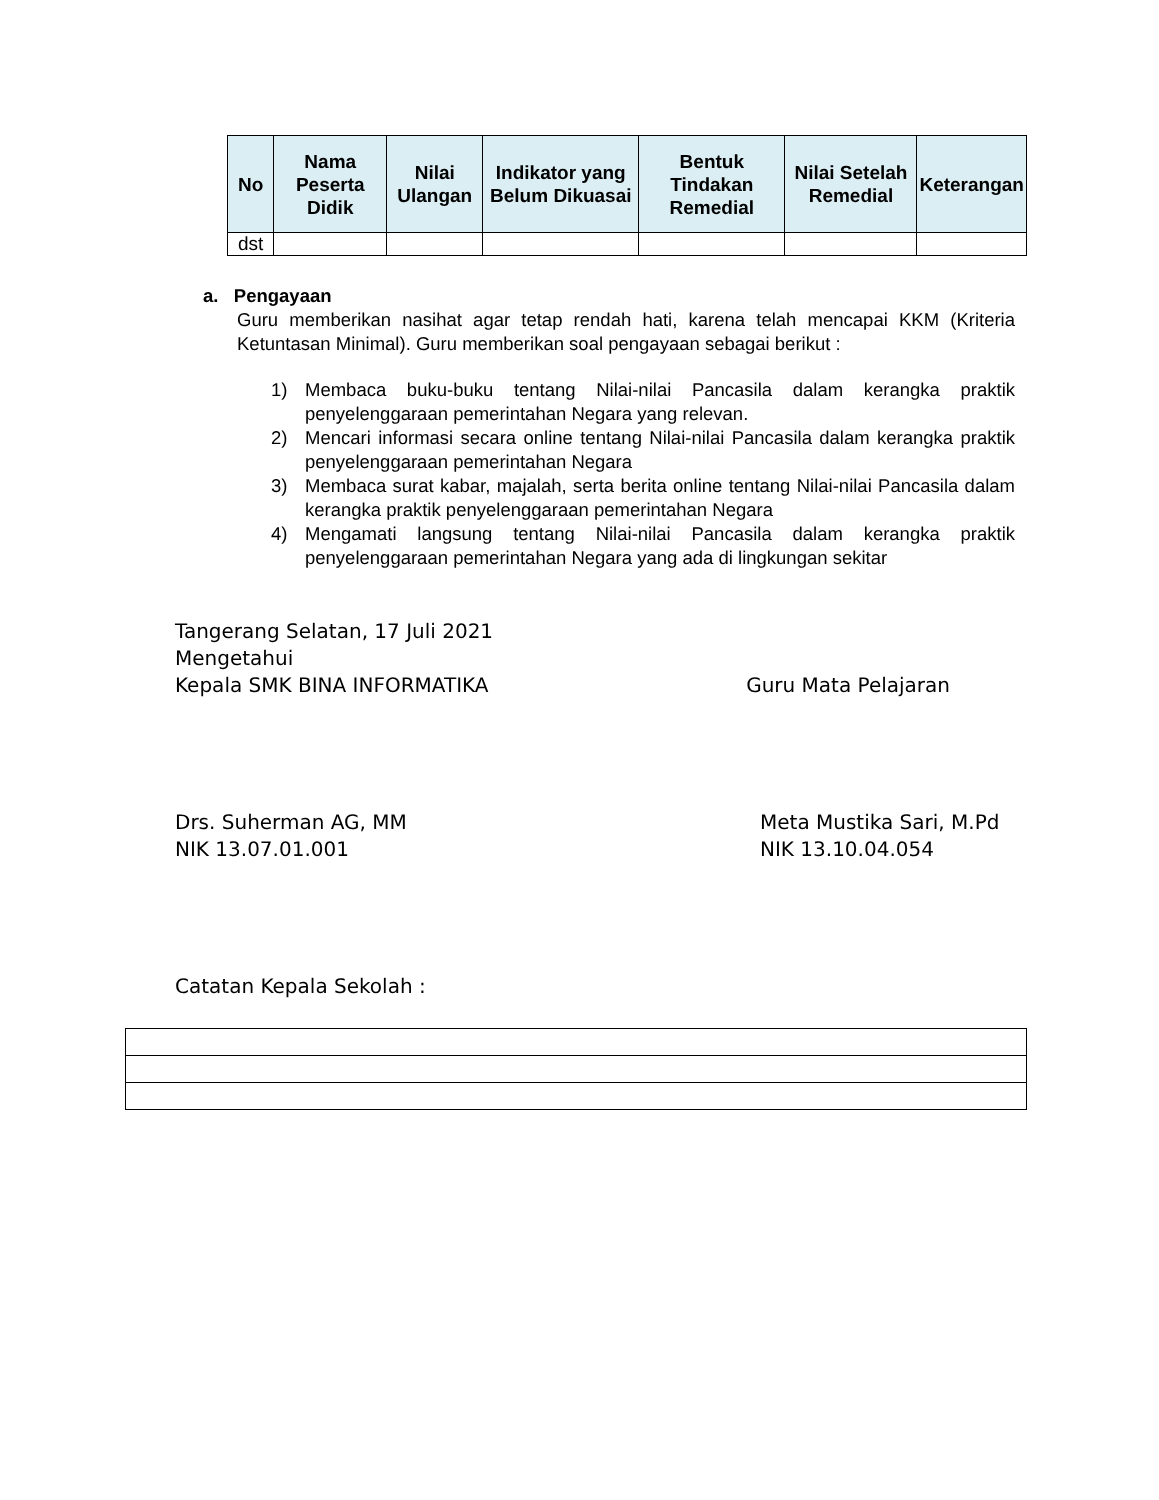| No | Nama Peserta Didik | Nilai Ulangan | Indikator yang Belum Dikuasai | Bentuk Tindakan Remedial | Nilai Setelah Remedial | Keterangan |
| --- | --- | --- | --- | --- | --- | --- |
| dst | | | | | | |
a. Pengayaan
Guru memberikan nasihat agar tetap rendah hati, karena telah mencapai KKM (Kriteria Ketuntasan Minimal). Guru memberikan soal pengayaan sebagai berikut :
1) Membaca buku-buku tentang Nilai-nilai Pancasila dalam kerangka praktik penyelenggaraan pemerintahan Negara yang relevan.
2) Mencari informasi secara online tentang Nilai-nilai Pancasila dalam kerangka praktik penyelenggaraan pemerintahan Negara
3) Membaca surat kabar, majalah, serta berita online tentang Nilai-nilai Pancasila dalam kerangka praktik penyelenggaraan pemerintahan Negara
4) Mengamati langsung tentang Nilai-nilai Pancasila dalam kerangka praktik penyelenggaraan pemerintahan Negara yang ada di lingkungan sekitar
Tangerang Selatan, 17 Juli 2021
Mengetahui
Kepala SMK BINA INFORMATIKA Guru Mata Pelajaran
Drs. Suherman AG, MM
NIK 13.07.01.001 Meta Mustika Sari, M.Pd
NIK 13.10.04.054
Catatan Kepala Sekolah :